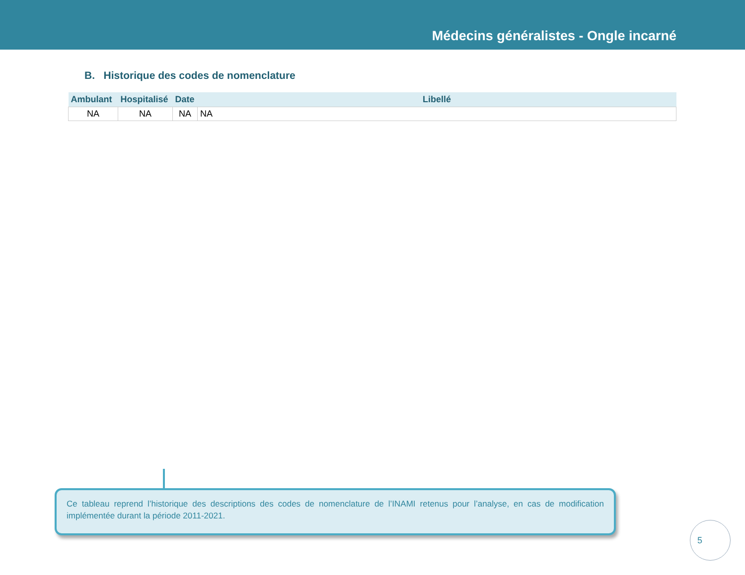Médecins généralistes - Ongle incarné
B. Historique des codes de nomenclature
| Ambulant | Hospitalisé | Date | Libellé |
| --- | --- | --- | --- |
| NA | NA | NA | NA |
Ce tableau reprend l’historique des descriptions des codes de nomenclature de l’INAMI retenus pour l’analyse, en cas de modification implémentée durant la période 2011-2021.
5